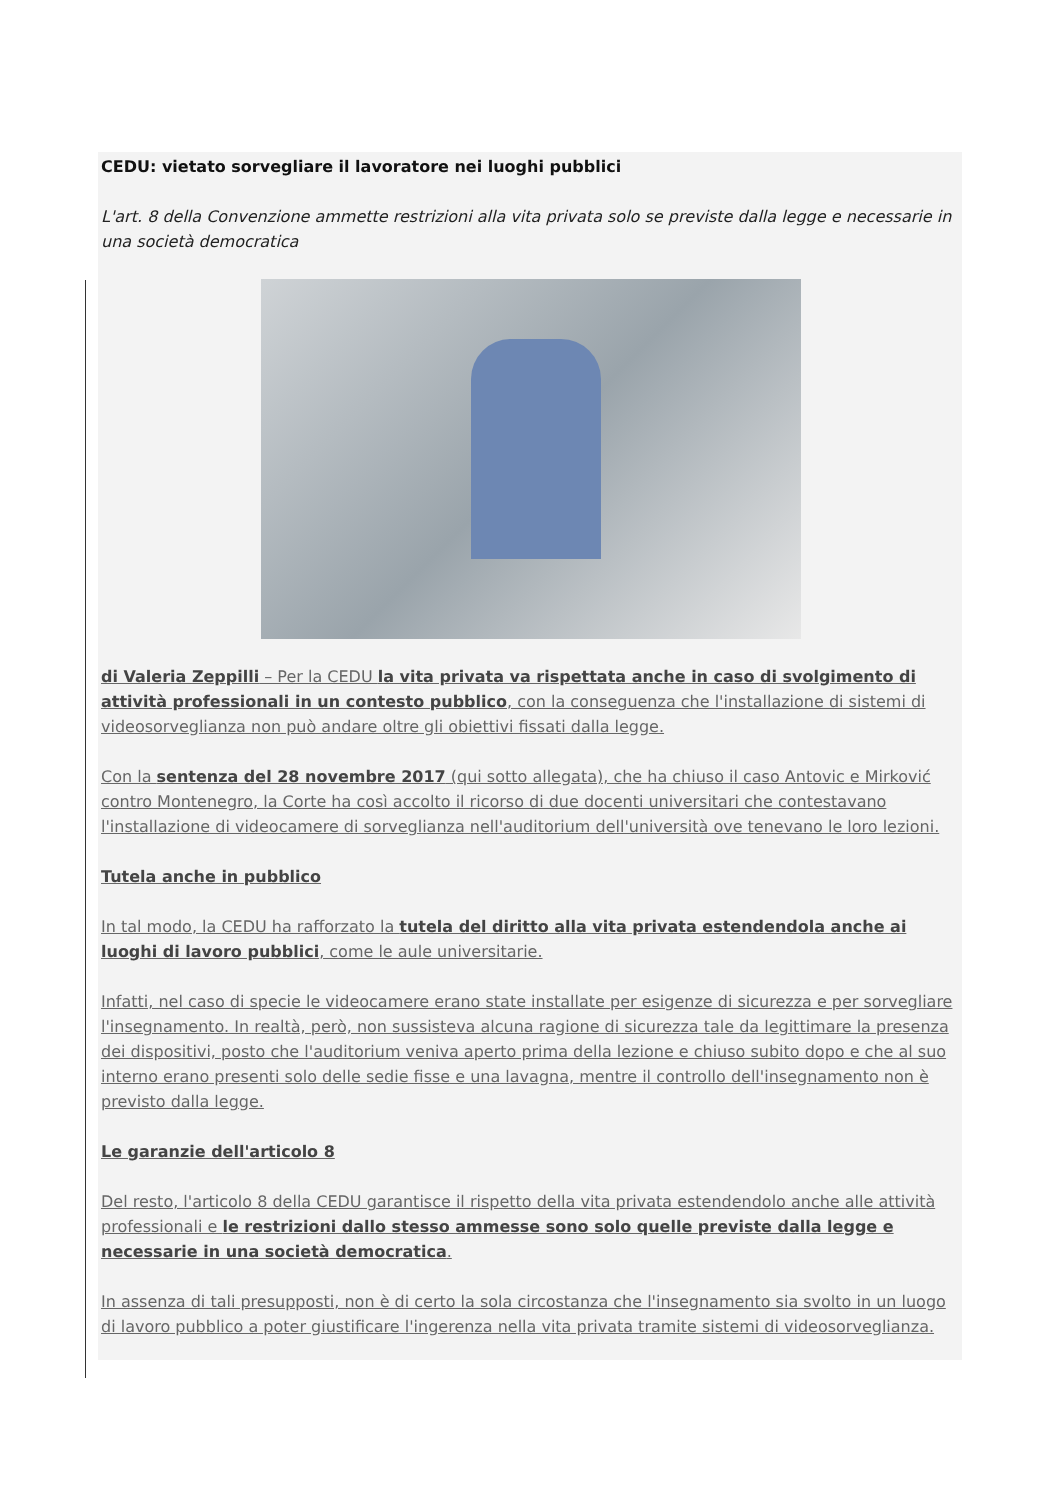CEDU: vietato sorvegliare il lavoratore nei luoghi pubblici
L'art. 8 della Convenzione ammette restrizioni alla vita privata solo se previste dalla legge e necessarie in una società democratica
di Valeria Zeppilli – Per la CEDU la vita privata va rispettata anche in caso di svolgimento di attività professionali in un contesto pubblico, con la conseguenza che l'installazione di sistemi di videosorveglianza non può andare oltre gli obiettivi fissati dalla legge.
Con la sentenza del 28 novembre 2017 (qui sotto allegata), che ha chiuso il caso Antovic e Mirković contro Montenegro, la Corte ha così accolto il ricorso di due docenti universitari che contestavano l'installazione di videocamere di sorveglianza nell'auditorium dell'università ove tenevano le loro lezioni.
Tutela anche in pubblico
In tal modo, la CEDU ha rafforzato la tutela del diritto alla vita privata estendendola anche ai luoghi di lavoro pubblici, come le aule universitarie.
Infatti, nel caso di specie le videocamere erano state installate per esigenze di sicurezza e per sorvegliare l'insegnamento. In realtà, però, non sussisteva alcuna ragione di sicurezza tale da legittimare la presenza dei dispositivi, posto che l'auditorium veniva aperto prima della lezione e chiuso subito dopo e che al suo interno erano presenti solo delle sedie fisse e una lavagna, mentre il controllo dell'insegnamento non è previsto dalla legge.
Le garanzie dell'articolo 8
Del resto, l'articolo 8 della CEDU garantisce il rispetto della vita privata estendendolo anche alle attività professionali e le restrizioni dallo stesso ammesse sono solo quelle previste dalla legge e necessarie in una società democratica.
In assenza di tali presupposti, non è di certo la sola circostanza che l'insegnamento sia svolto in un luogo di lavoro pubblico a poter giustificare l'ingerenza nella vita privata tramite sistemi di videosorveglianza.